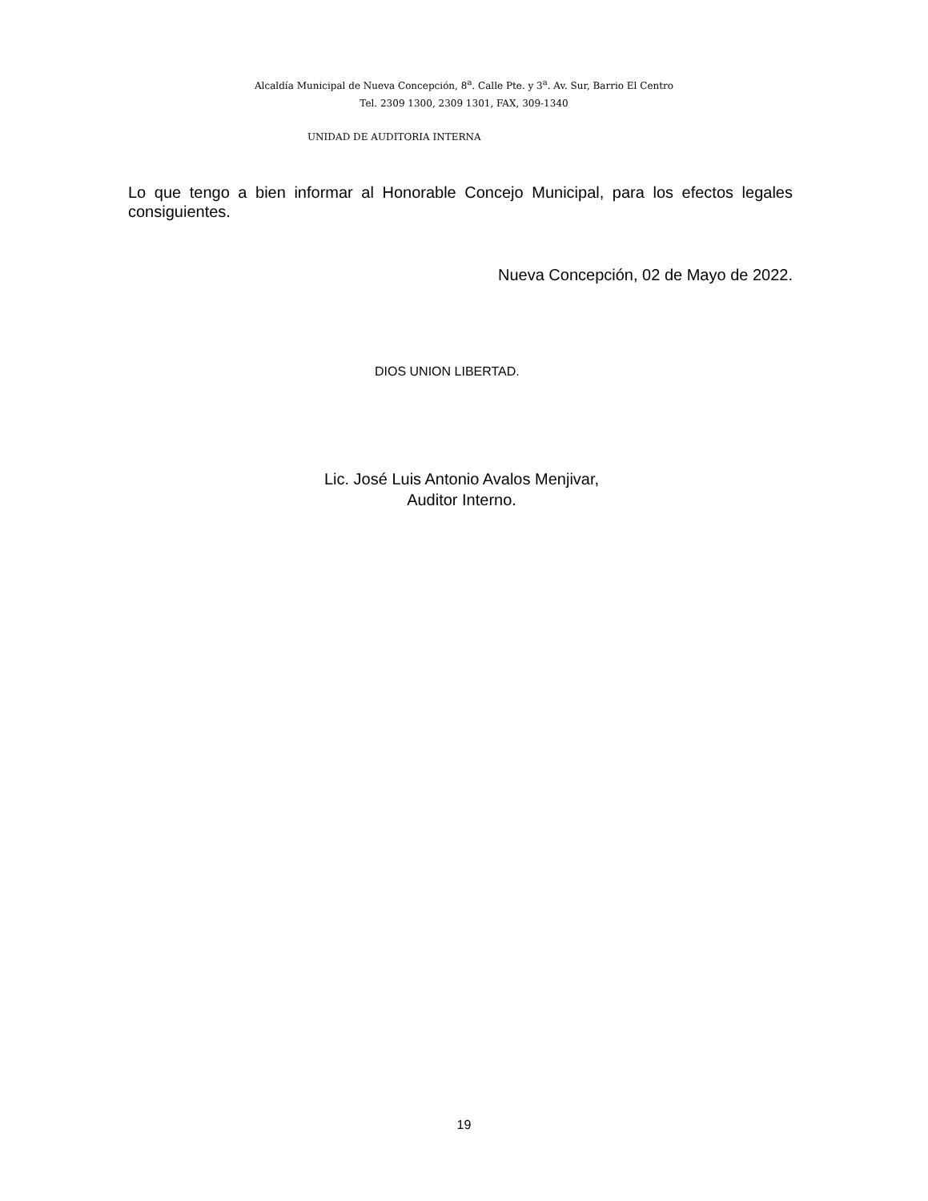Alcaldía Municipal de Nueva Concepción, 8<sup>a</sup>. Calle Pte. y 3<sup>a</sup>. Av. Sur, Barrio El Centro
Tel. 2309 1300, 2309 1301, FAX, 309-1340
UNIDAD DE AUDITORIA INTERNA
Lo que tengo a bien informar al Honorable Concejo Municipal, para los efectos legales consiguientes.
Nueva Concepción, 02 de Mayo de 2022.
DIOS UNION LIBERTAD.
Lic. José Luis Antonio Avalos Menjivar,
Auditor Interno.
19